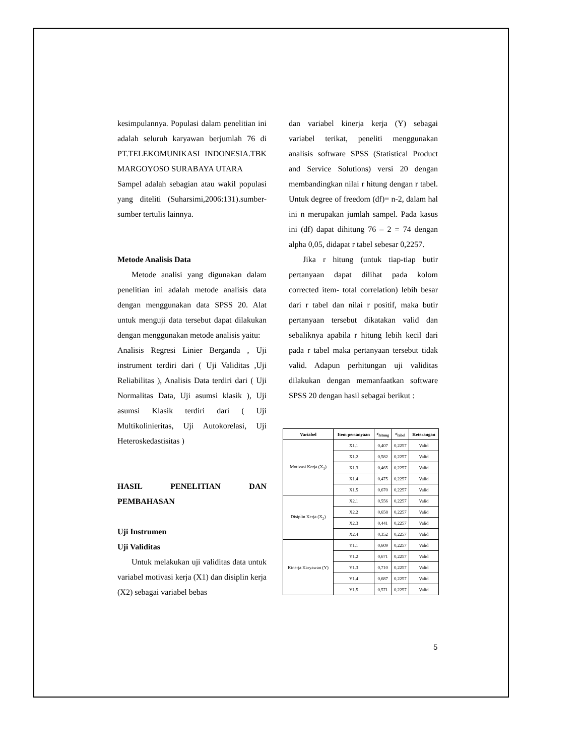kesimpulannya. Populasi dalam penelitian ini adalah seluruh karyawan berjumlah 76 di PT.TELEKOMUNIKASI INDONESIA.TBK MARGOYOSO SURABAYA UTARA
Sampel adalah sebagian atau wakil populasi yang diteliti (Suharsimi,2006:131).sumber-sumber tertulis lainnya.
Metode Analisis Data
Metode analisi yang digunakan dalam penelitian ini adalah metode analisis data dengan menggunakan data SPSS 20. Alat untuk menguji data tersebut dapat dilakukan dengan menggunakan metode analisis yaitu:
Analisis Regresi Linier Berganda , Uji instrument terdiri dari ( Uji Validitas ,Uji Reliabilitas ), Analisis Data terdiri dari ( Uji Normalitas Data, Uji asumsi klasik ), Uji asumsi Klasik terdiri dari ( Uji Multikolinieritas, Uji Autokorelasi, Uji Heteroskedastisitas )
HASIL PENELITIAN DAN PEMBAHASAN
Uji Instrumen
Uji Validitas
Untuk melakukan uji validitas data untuk variabel motivasi kerja (X1) dan disiplin kerja (X2) sebagai variabel bebas
dan variabel kinerja kerja (Y) sebagai variabel terikat, peneliti menggunakan analisis software SPSS (Statistical Product and Service Solutions) versi 20 dengan membandingkan nilai r hitung dengan r tabel. Untuk degree of freedom (df)= n-2, dalam hal ini n merupakan jumlah sampel. Pada kasus ini (df) dapat dihitung 76 – 2 = 74 dengan alpha 0,05, didapat r tabel sebesar 0,2257.
Jika r hitung (untuk tiap-tiap butir pertanyaan dapat dilihat pada kolom corrected item- total correlation) lebih besar dari r tabel dan nilai r positif, maka butir pertanyaan tersebut dikatakan valid dan sebaliknya apabila r hitung lebih kecil dari pada r tabel maka pertanyaan tersebut tidak valid. Adapun perhitungan uji validitas dilakukan dengan memanfaatkan software SPSS 20 dengan hasil sebagai berikut :
| Variabel | Item pertanyaan | r<sub>hitung</sub> | r<sub>tabel</sub> | Keterangan |
| --- | --- | --- | --- | --- |
| Motivasi Kerja (X<sub>1</sub>) | X1.1 | 0,407 | 0,2257 | Valid |
| | X1.2 | 0,582 | 0,2257 | Valid |
| | X1.3 | 0,465 | 0,2257 | Valid |
| | X1.4 | 0,475 | 0,2257 | Valid |
| | X1.5 | 0,670 | 0,2257 | Valid |
| Disiplin Kerja (X<sub>2</sub>) | X2.1 | 0,556 | 0,2257 | Valid |
| | X2.2 | 0,658 | 0,2257 | Valid |
| | X2.3 | 0,441 | 0,2257 | Valid |
| | X2.4 | 0,352 | 0,2257 | Valid |
| Kinerja Karyawan (Y) | Y1.1 | 0,609 | 0,2257 | Valid |
| | Y1.2 | 0,671 | 0,2257 | Valid |
| | Y1.3 | 0,710 | 0,2257 | Valid |
| | Y1.4 | 0,687 | 0,2257 | Valid |
| | Y1.5 | 0,571 | 0,2257 | Valid |
5